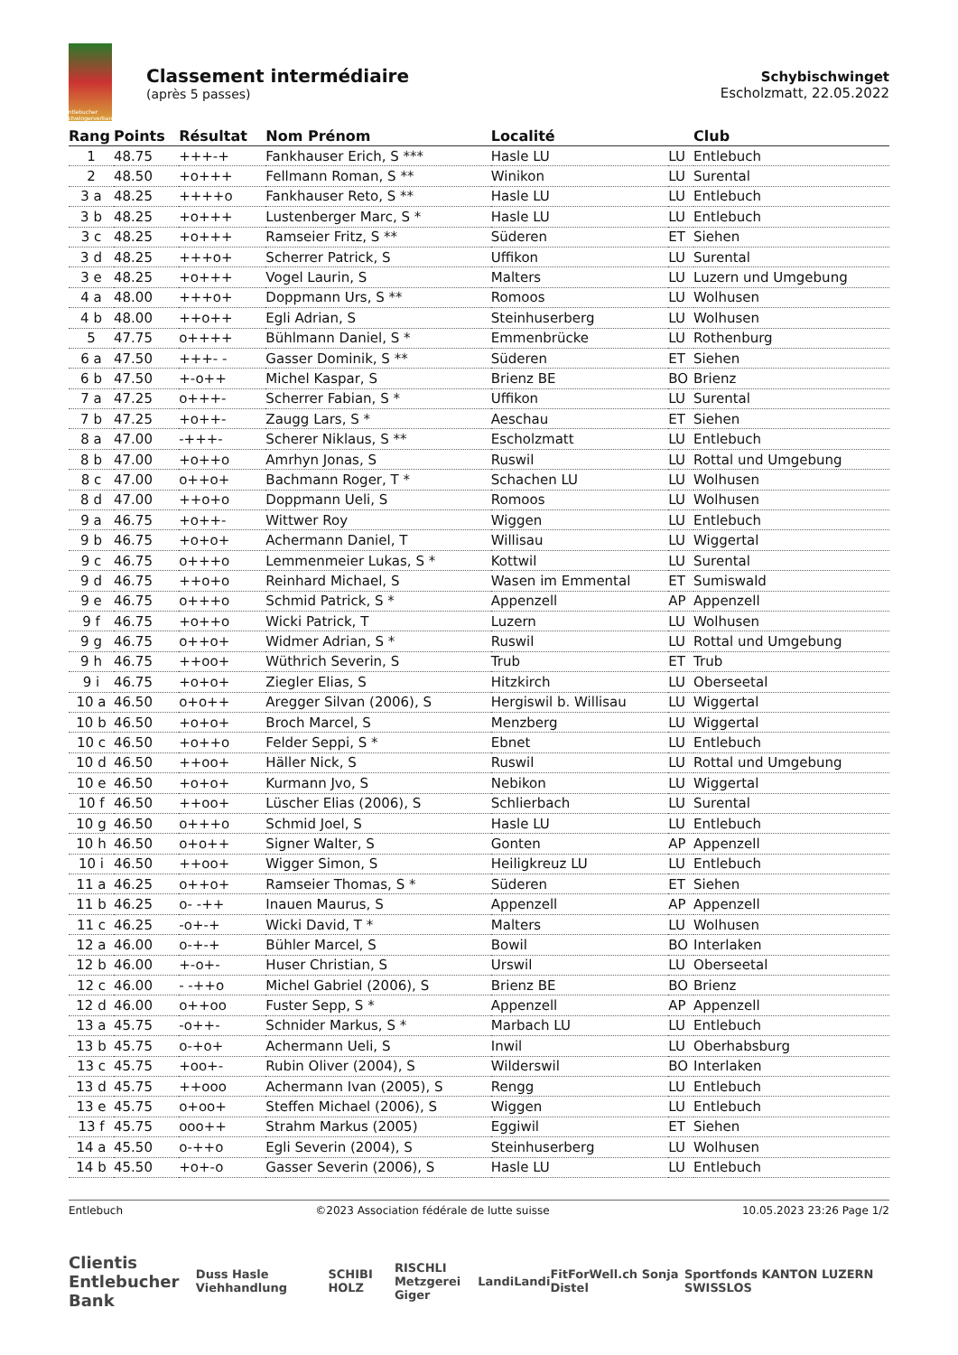Entlebucher Schwingerverband
Classement intermédiaire
(après 5 passes)
Schybischwinget
Escholzmatt, 22.05.2022
| Rang | Points | Résultat | Nom Prénom | Localité | | Club |
| --- | --- | --- | --- | --- | --- | --- |
| 1 | 48.75 | +++-+ | Fankhauser Erich, S *** | Hasle LU | LU | Entlebuch |
| 2 | 48.50 | +o+++ | Fellmann Roman, S ** | Winikon | LU | Surental |
| 3 a | 48.25 | ++++o | Fankhauser Reto, S ** | Hasle LU | LU | Entlebuch |
| 3 b | 48.25 | +o+++ | Lustenberger Marc, S * | Hasle LU | LU | Entlebuch |
| 3 c | 48.25 | +o+++ | Ramseier Fritz, S ** | Süderen | ET | Siehen |
| 3 d | 48.25 | +++o+ | Scherrer Patrick, S | Uffikon | LU | Surental |
| 3 e | 48.25 | +o+++ | Vogel Laurin, S | Malters | LU | Luzern und Umgebung |
| 4 a | 48.00 | +++o+ | Doppmann Urs, S ** | Romoos | LU | Wolhusen |
| 4 b | 48.00 | ++o++ | Egli Adrian, S | Steinhuserberg | LU | Wolhusen |
| 5 | 47.75 | o++++ | Bühlmann Daniel, S * | Emmenbrücke | LU | Rothenburg |
| 6 a | 47.50 | +++- - | Gasser Dominik, S ** | Süderen | ET | Siehen |
| 6 b | 47.50 | +-o++ | Michel Kaspar, S | Brienz BE | BO | Brienz |
| 7 a | 47.25 | o+++- | Scherrer Fabian, S * | Uffikon | LU | Surental |
| 7 b | 47.25 | +o++- | Zaugg Lars, S * | Aeschau | ET | Siehen |
| 8 a | 47.00 | -+++- | Scherer Niklaus, S ** | Escholzmatt | LU | Entlebuch |
| 8 b | 47.00 | +o++o | Amrhyn Jonas, S | Ruswil | LU | Rottal und Umgebung |
| 8 c | 47.00 | o++o+ | Bachmann Roger, T * | Schachen LU | LU | Wolhusen |
| 8 d | 47.00 | ++o+o | Doppmann Ueli, S | Romoos | LU | Wolhusen |
| 9 a | 46.75 | +o++- | Wittwer Roy | Wiggen | LU | Entlebuch |
| 9 b | 46.75 | +o+o+ | Achermann Daniel, T | Willisau | LU | Wiggertal |
| 9 c | 46.75 | o+++o | Lemmenmeier Lukas, S * | Kottwil | LU | Surental |
| 9 d | 46.75 | ++o+o | Reinhard Michael, S | Wasen im Emmental | ET | Sumiswald |
| 9 e | 46.75 | o+++o | Schmid Patrick, S * | Appenzell | AP | Appenzell |
| 9 f | 46.75 | +o++o | Wicki Patrick, T | Luzern | LU | Wolhusen |
| 9 g | 46.75 | o++o+ | Widmer Adrian, S * | Ruswil | LU | Rottal und Umgebung |
| 9 h | 46.75 | ++oo+ | Wüthrich Severin, S | Trub | ET | Trub |
| 9 i | 46.75 | +o+o+ | Ziegler Elias, S | Hitzkirch | LU | Oberseetal |
| 10 a | 46.50 | o+o++ | Aregger Silvan (2006), S | Hergiswil b. Willisau | LU | Wiggertal |
| 10 b | 46.50 | +o+o+ | Broch Marcel, S | Menzberg | LU | Wiggertal |
| 10 c | 46.50 | +o++o | Felder Seppi, S * | Ebnet | LU | Entlebuch |
| 10 d | 46.50 | ++oo+ | Häller Nick, S | Ruswil | LU | Rottal und Umgebung |
| 10 e | 46.50 | +o+o+ | Kurmann Jvo, S | Nebikon | LU | Wiggertal |
| 10 f | 46.50 | ++oo+ | Lüscher Elias (2006), S | Schlierbach | LU | Surental |
| 10 g | 46.50 | o+++o | Schmid Joel, S | Hasle LU | LU | Entlebuch |
| 10 h | 46.50 | o+o++ | Signer Walter, S | Gonten | AP | Appenzell |
| 10 i | 46.50 | ++oo+ | Wigger Simon, S | Heiligkreuz LU | LU | Entlebuch |
| 11 a | 46.25 | o++o+ | Ramseier Thomas, S * | Süderen | ET | Siehen |
| 11 b | 46.25 | o- -++ | Inauen Maurus, S | Appenzell | AP | Appenzell |
| 11 c | 46.25 | -o+-+ | Wicki David, T * | Malters | LU | Wolhusen |
| 12 a | 46.00 | o-+-+ | Bühler Marcel, S | Bowil | BO | Interlaken |
| 12 b | 46.00 | +-o+- | Huser Christian, S | Urswil | LU | Oberseetal |
| 12 c | 46.00 | - -++o | Michel Gabriel (2006), S | Brienz BE | BO | Brienz |
| 12 d | 46.00 | o++oo | Fuster Sepp, S * | Appenzell | AP | Appenzell |
| 13 a | 45.75 | -o++- | Schnider Markus, S * | Marbach LU | LU | Entlebuch |
| 13 b | 45.75 | o-+o+ | Achermann Ueli, S | Inwil | LU | Oberhabsburg |
| 13 c | 45.75 | +oo+- | Rubin Oliver (2004), S | Wilderswil | BO | Interlaken |
| 13 d | 45.75 | ++ooo | Achermann Ivan (2005), S | Rengg | LU | Entlebuch |
| 13 e | 45.75 | o+oo+ | Steffen Michael (2006), S | Wiggen | LU | Entlebuch |
| 13 f | 45.75 | ooo++ | Strahm Markus (2005) | Eggiwil | ET | Siehen |
| 14 a | 45.50 | o-++o | Egli Severin (2004), S | Steinhuserberg | LU | Wolhusen |
| 14 b | 45.50 | +o+-o | Gasser Severin (2006), S | Hasle LU | LU | Entlebuch |
Entlebuch ©2023 Association fédérale de lutte suisse 10.05.2023 23:26 Page 1/2
Clientis
Entlebucher Bank Duss Hasle Viehhandlung SCHIBI HOLZ RISCHLI
Metzgerei Giger Landi Landi FitForWell.ch Sonja Distel Sportfonds KANTON LUZERN SWISSLOS